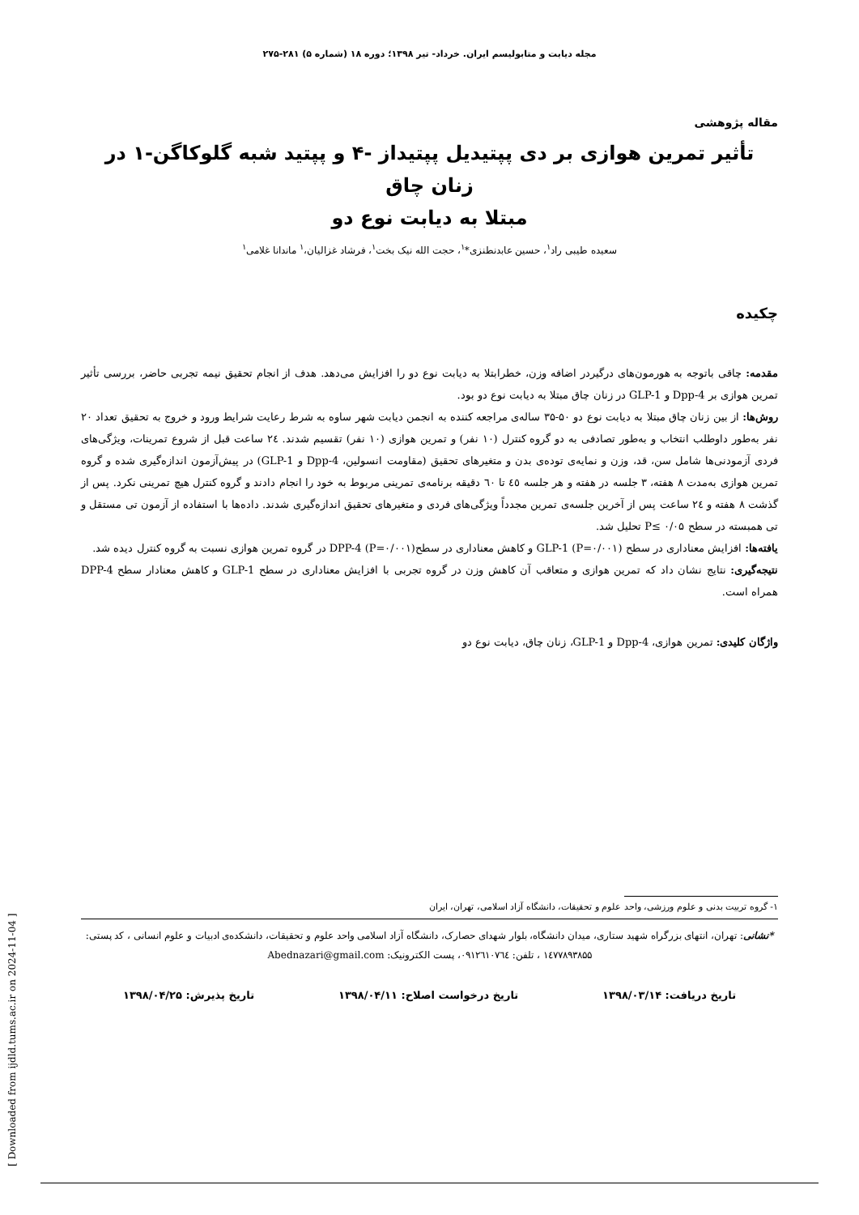مجله دیابت و متابولیسم ایران. خرداد- تیر ۱۳۹۸؛ دوره ۱۸ (شماره ۵) ۲۸۱-۲۷۵
مقاله پژوهشی
تأثیر تمرین هوازی بر دی پپتیدیل پپتیداز -۴ و پپتید شبه گلوکاگن-۱ در زنان چاق
مبتلا به دیابت نوع دو
سعیده طیبی راد<sup>۱</sup>، حسین عابدنطنزی*<sup>۱</sup>، حجت الله نیک بخت<sup>۱</sup>، فرشاد غزالیان،<sup>۱</sup> ماندانا غلامی<sup>۱</sup>
چکیده
مقدمه: چاقی باتوجه به هورمون‌های درگیردر اضافه وزن، خطرابتلا به دیابت نوع دو را افزایش می‌دهد. هدف از انجام تحقیق نیمه تجربی حاضر، بررسی تأثیر تمرین هوازی بر Dpp-4 و GLP-1 در زنان چاق مبتلا به دیابت نوع دو بود.
روش‌ها: از بین زنان چاق مبتلا به دیابت نوع دو ۵۰-۳۵ ساله‌ی مراجعه کننده به انجمن دیابت شهر ساوه به شرط رعایت شرایط ورود و خروج به تحقیق تعداد ۲۰ نفر به‌طور داوطلب انتخاب و به‌طور تصادفی به دو گروه کنترل (۱۰ نفر) و تمرین هوازی (۱۰ نفر) تقسیم شدند. ۲٤ ساعت قبل از شروع تمرینات، ویژگی‌های فردی آزمودنی‌ها شامل سن، قد، وزن و نمایه‌ی توده‌ی بدن و متغیرهای تحقیق (مقاومت انسولین، Dpp-4 و GLP-1) در پیش‌آزمون اندازه‌گیری شده و گروه تمرین هوازی به‌مدت ۸ هفته، ۳ جلسه در هفته و هر جلسه ٤٥ تا ٦٠ دقیقه برنامه‌ی تمرینی مربوط به خود را انجام دادند و گروه کنترل هیچ تمرینی نکرد. پس از گذشت ۸ هفته و ۲٤ ساعت پس از آخرین جلسه‌ی تمرین مجدداً ویژگی‌های فردی و متغیرهای تحقیق اندازه‌گیری شدند. داده‌ها با استفاده از آزمون تی مستقل و تی همبسته در سطح P≤ ۰/۰۵ تحلیل شد.
یافته‌ها: افزایش معناداری در سطح GLP-1 (P=۰/۰۰۱) و کاهش معناداری در سطحDPP-4 (P=۰/۰۰۱) در گروه تمرین هوازی نسبت به گروه کنترل دیده شد.
نتیجه‌گیری: نتایج نشان داد که تمرین هوازی و متعاقب آن کاهش وزن در گروه تجربی با افزایش معناداری در سطح GLP-1 و کاهش معنادار سطح DPP-4 همراه است.
واژگان کلیدی: تمرین هوازی، Dpp-4 و GLP-1، زنان چاق، دیابت نوع دو
۱- گروه تربیت بدنی و علوم ورزشی، واحد علوم و تحقیقات، دانشگاه آزاد اسلامی، تهران، ایران
*نشانی: تهران، انتهای بزرگراه شهید ستاری، میدان دانشگاه، بلوار شهدای حصارک، دانشگاه آزاد اسلامی واحد علوم و تحقیقات، دانشکده‌ی ادبیات و علوم انسانی ، کد پستی: ۱٤۷۷۸۹۳۸۵۵ ، تلفن: ۰۹۱۲٦۱۰۷٦٤، پست الکترونیک: Abednazari@gmail.com
تاریخ دریافت: ۱۳۹۸/۰۳/۱۴ تاریخ درخواست اصلاح: ۱۳۹۸/۰۴/۱۱ تاریخ پذیرش: ۱۳۹۸/۰۴/۲۵
[ Downloaded from ijdld.tums.ac.ir on 2024-11-04 ]